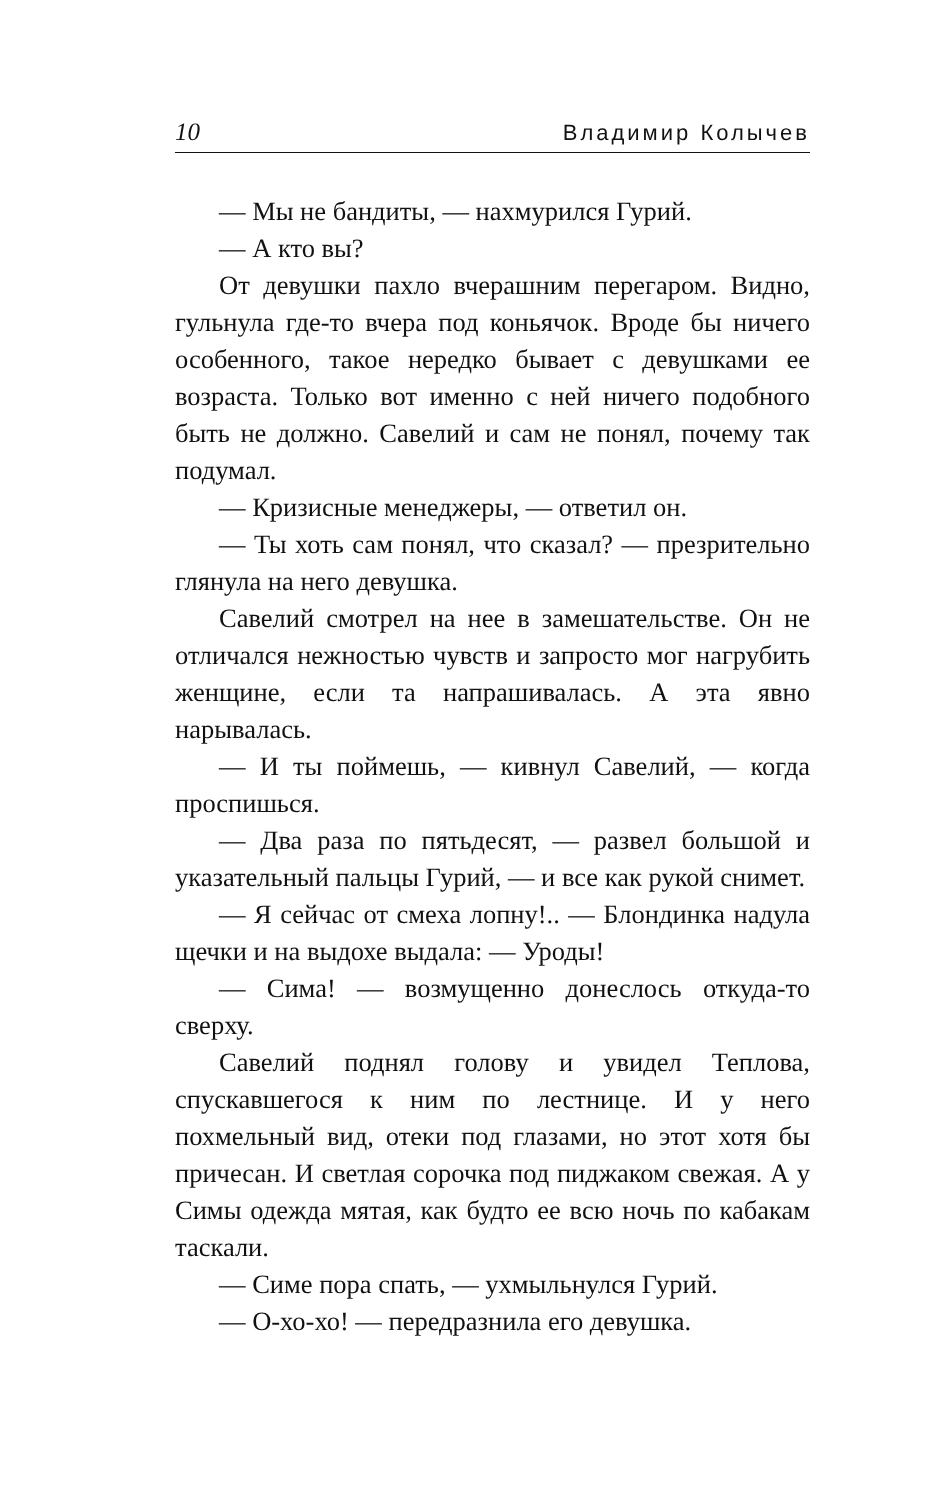10 Владимир Колычев
— Мы не бандиты, — нахмурился Гурий.
— А кто вы?
От девушки пахло вчерашним перегаром. Видно, гульнула где-то вчера под коньячок. Вроде бы ничего особенного, такое нередко бывает с девушками ее возраста. Только вот именно с ней ничего подобного быть не должно. Савелий и сам не понял, почему так подумал.
— Кризисные менеджеры, — ответил он.
— Ты хоть сам понял, что сказал? — презрительно глянула на него девушка.
Савелий смотрел на нее в замешательстве. Он не отличался нежностью чувств и запросто мог нагрубить женщине, если та напрашивалась. А эта явно нарывалась.
— И ты поймешь, — кивнул Савелий, — когда проспишься.
— Два раза по пятьдесят, — развел большой и указательный пальцы Гурий, — и все как рукой снимет.
— Я сейчас от смеха лопну!.. — Блондинка надула щечки и на выдохе выдала: — Уроды!
— Сима! — возмущенно донеслось откуда-то сверху.
Савелий поднял голову и увидел Теплова, спускавшегося к ним по лестнице. И у него похмельный вид, отеки под глазами, но этот хотя бы причесан. И светлая сорочка под пиджаком свежая. А у Симы одежда мятая, как будто ее всю ночь по кабакам таскали.
— Симе пора спать, — ухмыльнулся Гурий.
— О-хо-хо! — передразнила его девушка.